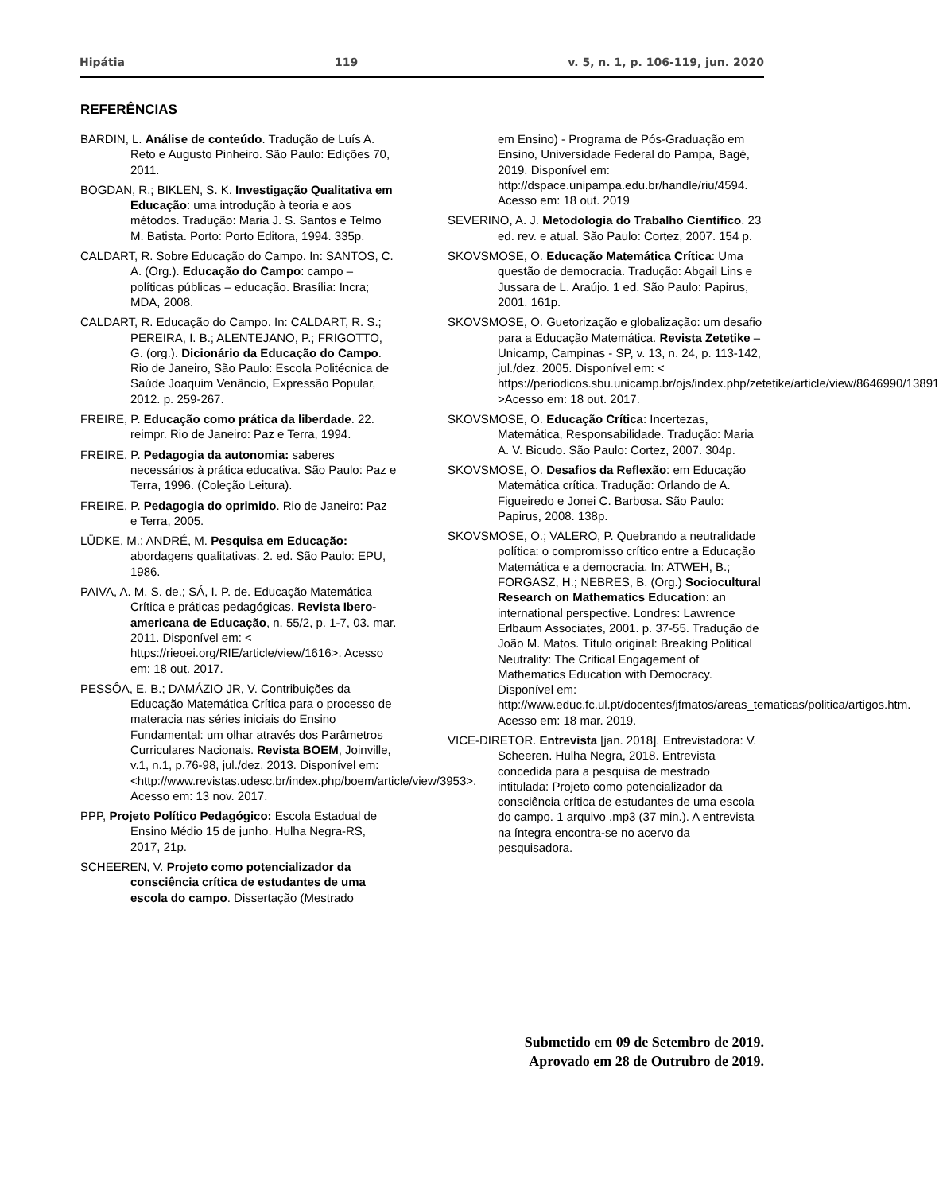Hipátia 119 v. 5, n. 1, p. 106-119, jun. 2020
REFERÊNCIAS
BARDIN, L. Análise de conteúdo. Tradução de Luís A. Reto e Augusto Pinheiro. São Paulo: Edições 70, 2011.
BOGDAN, R.; BIKLEN, S. K. Investigação Qualitativa em Educação: uma introdução à teoria e aos métodos. Tradução: Maria J. S. Santos e Telmo M. Batista. Porto: Porto Editora, 1994. 335p.
CALDART, R. Sobre Educação do Campo. In: SANTOS, C. A. (Org.). Educação do Campo: campo – políticas públicas – educação. Brasília: Incra; MDA, 2008.
CALDART, R. Educação do Campo. In: CALDART, R. S.; PEREIRA, I. B.; ALENTEJANO, P.; FRIGOTTO, G. (org.). Dicionário da Educação do Campo. Rio de Janeiro, São Paulo: Escola Politécnica de Saúde Joaquim Venâncio, Expressão Popular, 2012. p. 259-267.
FREIRE, P. Educação como prática da liberdade. 22. reimpr. Rio de Janeiro: Paz e Terra, 1994.
FREIRE, P. Pedagogia da autonomia: saberes necessários à prática educativa. São Paulo: Paz e Terra, 1996. (Coleção Leitura).
FREIRE, P. Pedagogia do oprimido. Rio de Janeiro: Paz e Terra, 2005.
LÜDKE, M.; ANDRÉ, M. Pesquisa em Educação: abordagens qualitativas. 2. ed. São Paulo: EPU, 1986.
PAIVA, A. M. S. de.; SÁ, I. P. de. Educação Matemática Crítica e práticas pedagógicas. Revista Ibero-americana de Educação, n. 55/2, p. 1-7, 03. mar. 2011. Disponível em: < https://rieoei.org/RIE/article/view/1616>. Acesso em: 18 out. 2017.
PESSÔA, E. B.; DAMÁZIO JR, V. Contribuições da Educação Matemática Crítica para o processo de materacia nas séries iniciais do Ensino Fundamental: um olhar através dos Parâmetros Curriculares Nacionais. Revista BOEM, Joinville, v.1, n.1, p.76-98, jul./dez. 2013. Disponível em: <http://www.revistas.udesc.br/index.php/boem/article/view/3953>. Acesso em: 13 nov. 2017.
PPP, Projeto Político Pedagógico: Escola Estadual de Ensino Médio 15 de junho. Hulha Negra-RS, 2017, 21p.
SCHEEREN, V. Projeto como potencializador da consciência crítica de estudantes de uma escola do campo. Dissertação (Mestrado
em Ensino) - Programa de Pós-Graduação em Ensino, Universidade Federal do Pampa, Bagé, 2019. Disponível em: http://dspace.unipampa.edu.br/handle/riu/4594. Acesso em: 18 out. 2019
SEVERINO, A. J. Metodologia do Trabalho Científico. 23 ed. rev. e atual. São Paulo: Cortez, 2007. 154 p.
SKOVSMOSE, O. Educação Matemática Crítica: Uma questão de democracia. Tradução: Abgail Lins e Jussara de L. Araújo. 1 ed. São Paulo: Papirus, 2001. 161p.
SKOVSMOSE, O. Guetorização e globalização: um desafio para a Educação Matemática. Revista Zetetike – Unicamp, Campinas - SP, v. 13, n. 24, p. 113-142, jul./dez. 2005. Disponível em: < https://periodicos.sbu.unicamp.br/ojs/index.php/zetetike/article/view/8646990/13891 >Acesso em: 18 out. 2017.
SKOVSMOSE, O. Educação Crítica: Incertezas, Matemática, Responsabilidade. Tradução: Maria A. V. Bicudo. São Paulo: Cortez, 2007. 304p.
SKOVSMOSE, O. Desafios da Reflexão: em Educação Matemática crítica. Tradução: Orlando de A. Figueiredo e Jonei C. Barbosa. São Paulo: Papirus, 2008. 138p.
SKOVSMOSE, O.; VALERO, P. Quebrando a neutralidade política: o compromisso crítico entre a Educação Matemática e a democracia. In: ATWEH, B.; FORGASZ, H.; NEBRES, B. (Org.) Sociocultural Research on Mathematics Education: an international perspective. Londres: Lawrence Erlbaum Associates, 2001. p. 37-55. Tradução de João M. Matos. Título original: Breaking Political Neutrality: The Critical Engagement of Mathematics Education with Democracy. Disponível em: http://www.educ.fc.ul.pt/docentes/jfmatos/areas_tematicas/politica/artigos.htm. Acesso em: 18 mar. 2019.
VICE-DIRETOR. Entrevista [jan. 2018]. Entrevistadora: V. Scheeren. Hulha Negra, 2018. Entrevista concedida para a pesquisa de mestrado intitulada: Projeto como potencializador da consciência crítica de estudantes de uma escola do campo. 1 arquivo .mp3 (37 min.). A entrevista na íntegra encontra-se no acervo da pesquisadora.
Submetido em 09 de Setembro de 2019.
Aprovado em 28 de Outrubro de 2019.